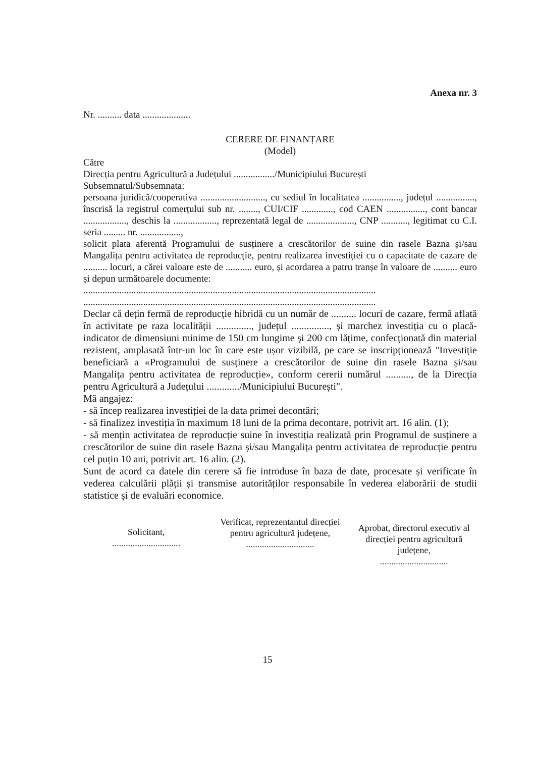Anexa nr. 3
Nr. .......... data ....................
CERERE DE FINANȚARE
(Model)
Către
Direcția pentru Agricultură a Județului ................./Municipiului București
Subsemnatul/Subsemnata:
persoana juridică/cooperativa ..........................., cu sediul în localitatea ................, județul ................, înscrisă la registrul comerțului sub nr. ........, CUI/CIF ............., cod CAEN ................, cont bancar .................., deschis la .................., reprezentată legal de ...................., CNP ..........., legitimat cu C.I. seria ......... nr. .................,
solicit plata aferentă Programului de susținere a crescătorilor de suine din rasele Bazna și/sau Mangalița pentru activitatea de reproducție, pentru realizarea investiției cu o capacitate de cazare de .......... locuri, a cărei valoare este de ........... euro, și acordarea a patru tranșe în valoare de .......... euro și depun următoarele documente:
..........................................................................................................................
..........................................................................................................................
Declar că dețin fermă de reproducție hibridă cu un număr de .......... locuri de cazare, fermă aflată în activitate pe raza localității .............., județul ..............., și marchez investiția cu o placă-indicator de dimensiuni minime de 150 cm lungime și 200 cm lățime, confecționată din material rezistent, amplasată într-un loc în care este ușor vizibilă, pe care se inscripționează "Investiție beneficiară a «Programului de susținere a crescătorilor de suine din rasele Bazna și/sau Mangalița pentru activitatea de reproducție», conform cererii numărul .........., de la Direcția pentru Agricultură a Județului ............./Municipiului București".
Mă angajez:
- să încep realizarea investiției de la data primei decontări;
- să finalizez investiția în maximum 18 luni de la prima decontare, potrivit art. 16 alin. (1);
- să mențin activitatea de reproducție suine în investiția realizată prin Programul de susținere a crescătorilor de suine din rasele Bazna și/sau Mangalița pentru activitatea de reproducție pentru cel puțin 10 ani, potrivit art. 16 alin. (2).
Sunt de acord ca datele din cerere să fie introduse în baza de date, procesate și verificate în vederea calculării plății și transmise autorităților responsabile în vederea elaborării de studii statistice și de evaluări economice.
Solicitant,
..............................
Verificat, reprezentantul direcției pentru agricultură județene,
..............................
Aprobat, directorul executiv al direcției pentru agricultură județene,
..............................
15